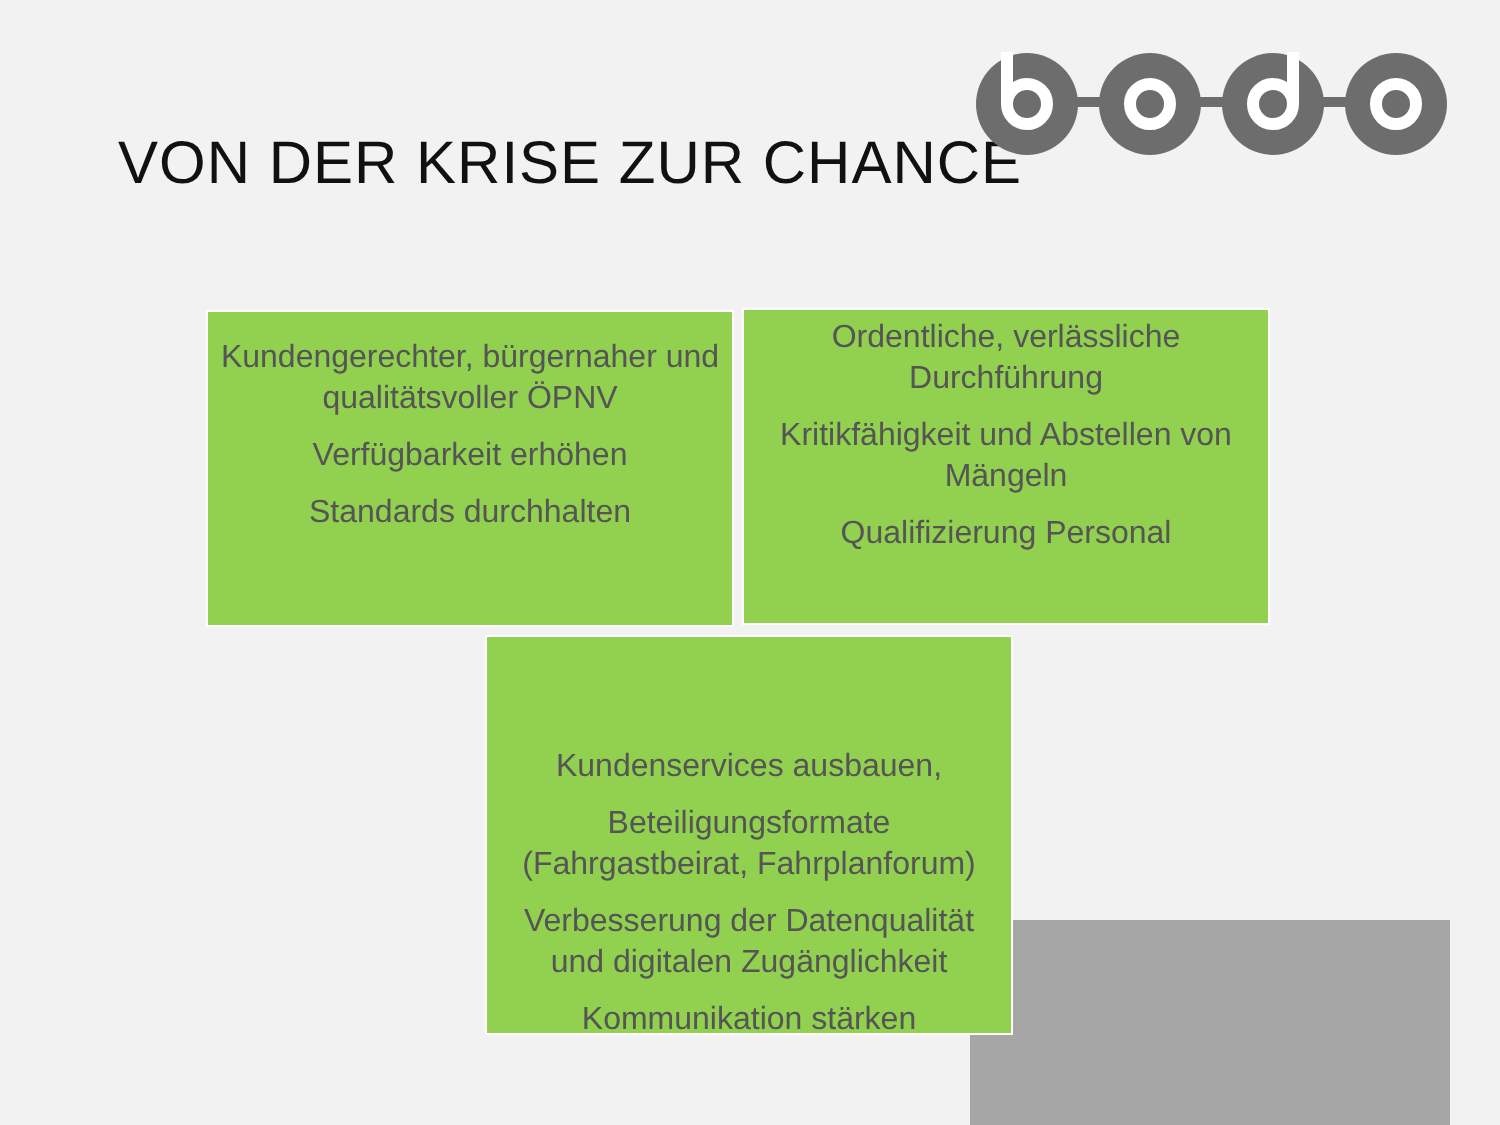VON DER KRISE ZUR CHANCE
Kundengerechter, bürgernaher und qualitätsvoller ÖPNV
Verfügbarkeit erhöhen
Standards durchhalten
Ordentliche, verlässliche Durchführung
Kritikfähigkeit und Abstellen von Mängeln
Qualifizierung Personal
Kundenservices ausbauen,
Beteiligungsformate (Fahrgastbeirat, Fahrplanforum)
Verbesserung der Datenqualität und digitalen Zugänglichkeit
Kommunikation stärken